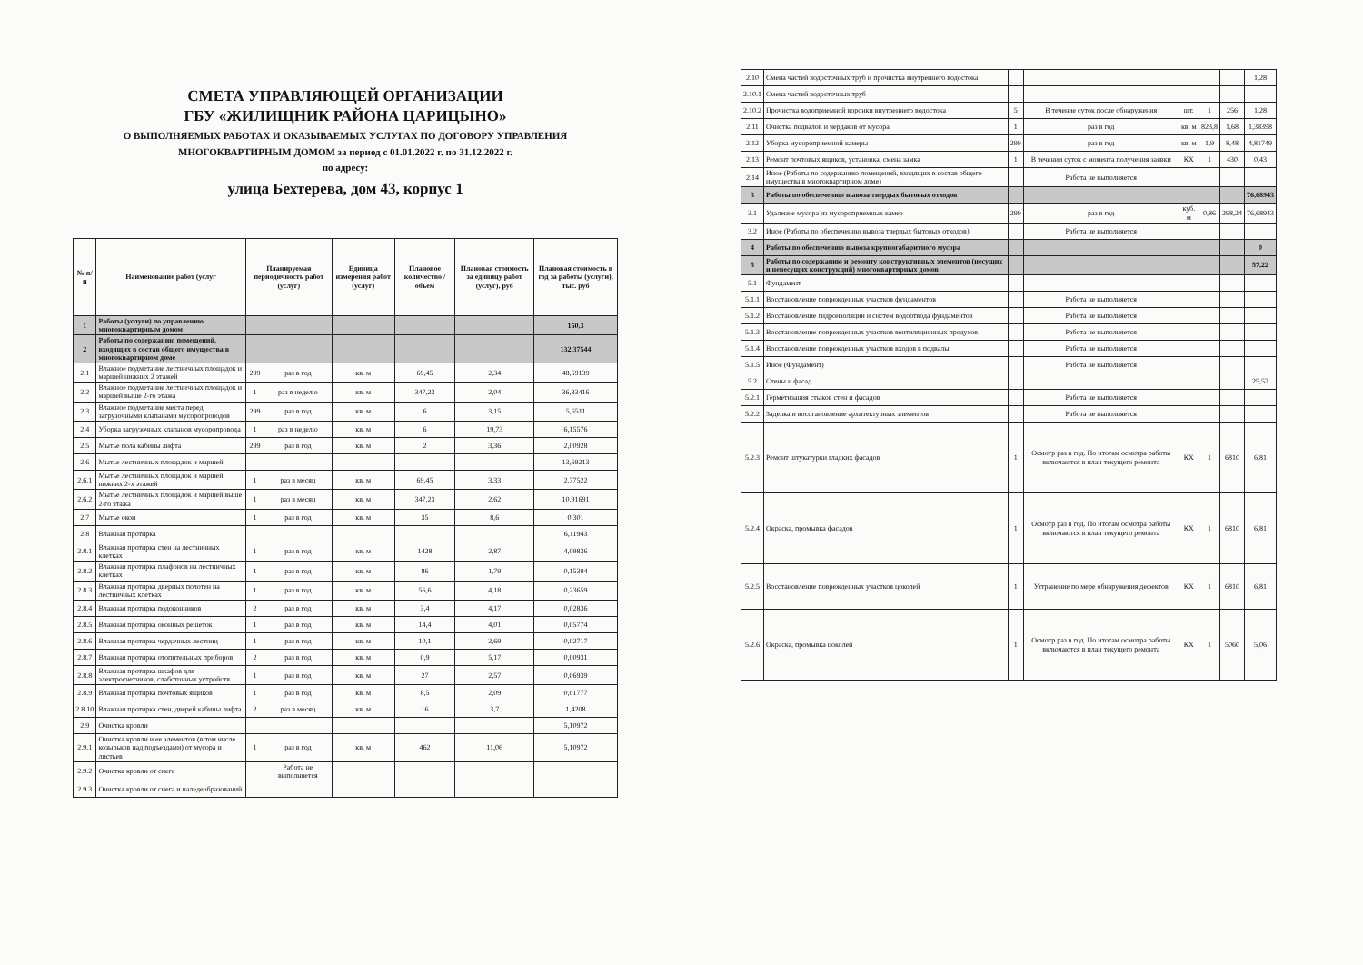СМЕТА УПРАВЛЯЮЩЕЙ ОРГАНИЗАЦИИ
ГБУ «ЖИЛИЩНИК РАЙОНА ЦАРИЦЫНО»
О ВЫПОЛНЯЕМЫХ РАБОТАХ И ОКАЗЫВАЕМЫХ УСЛУГАХ ПО ДОГОВОРУ УПРАВЛЕНИЯ
МНОГОКВАРТИРНЫМ ДОМОМ за период с 01.01.2022 г. по 31.12.2022 г.
по адресу:
улица Бехтерева, дом 43, корпус 1
| № п/п | Наименование работ (услуг | Планируемая периодичность работ (услуг) | | Единица измерения работ (услуг) | Плановое количество / объем | Плановая стоимость за единицу работ (услуг), руб | Плановая стоимость в год за работы (услуги), тыс. руб |
| --- | --- | --- | --- | --- | --- | --- | --- |
| 1 | Работы (услуги) по управлению многоквартирным домом | | | | | | 150,3 |
| 2 | Работы по содержанию помещений, входящих в состав общего имущества в многоквартирном доме | | | | | | 132,37544 |
| 2.1 | Влажное подметание лестничных площадок и маршей нижних 2 этажей | 299 | раз в год | кв. м | 69,45 | 2,34 | 48,59139 |
| 2.2 | Влажное подметание лестничных площадок и маршей выше 2-го этажа | 1 | раз в неделю | кв. м | 347,23 | 2,04 | 36,83416 |
| 2.3 | Влажное подметание места перед загрузочными клапанами мусоропроводов | 299 | раз в год | кв. м | 6 | 3,15 | 5,6511 |
| 2.4 | Уборка загрузочных клапанов мусоропровода | 1 | раз в неделю | кв. м | 6 | 19,73 | 6,15576 |
| 2.5 | Мытье пола кабины лифта | 299 | раз в год | кв. м | 2 | 3,36 | 2,00928 |
| 2.6 | Мытье лестничных площадок и маршей | | | | | | 13,69213 |
| 2.6.1 | Мытье лестничных площадок и маршей нижних 2-х этажей | 1 | раз в месяц | кв. м | 69,45 | 3,33 | 2,77522 |
| 2.6.2 | Мытье лестничных площадок и маршей выше 2-го этажа | 1 | раз в месяц | кв. м | 347,23 | 2,62 | 10,91691 |
| 2.7 | Мытье окон | 1 | раз в год | кв. м | 35 | 8,6 | 0,301 |
| 2.8 | Влажная протирка | | | | | | 6,11943 |
| 2.8.1 | Влажная протирка стен на лестничных клетках | 1 | раз в год | кв. м | 1428 | 2,87 | 4,09836 |
| 2.8.2 | Влажная протирка плафонов на лестничных клетках | 1 | раз в год | кв. м | 86 | 1,79 | 0,15394 |
| 2.8.3 | Влажная протирка дверных полотен на лестничных клетках | 1 | раз в год | кв. м | 56,6 | 4,18 | 0,23659 |
| 2.8.4 | Влажная протирка подоконников | 2 | раз в год | кв. м | 3,4 | 4,17 | 0,02836 |
| 2.8.5 | Влажная протирка оконных решеток | 1 | раз в год | кв. м | 14,4 | 4,01 | 0,05774 |
| 2.8.6 | Влажная протирка чердачных лестниц | 1 | раз в год | кв. м | 10,1 | 2,69 | 0,02717 |
| 2.8.7 | Влажная протирка отопительных приборов | 2 | раз в год | кв. м | 0,9 | 5,17 | 0,00931 |
| 2.8.8 | Влажная протирка шкафов для электросчетчиков, слаботочных устройств | 1 | раз в год | кв. м | 27 | 2,57 | 0,06939 |
| 2.8.9 | Влажная протирка почтовых ящиков | 1 | раз в год | кв. м | 8,5 | 2,09 | 0,01777 |
| 2.8.10 | Влажная протирка стен, дверей кабины лифта | 2 | раз в месяц | кв. м | 16 | 3,7 | 1,4208 |
| 2.9 | Очистка кровли | | | | | | 5,10972 |
| 2.9.1 | Очистка кровли и ее элементов (в том числе козырьков над подъездами) от мусора и листьев | 1 | раз в год | кв. м | 462 | 11,06 | 5,10972 |
| 2.9.2 | Очистка кровли от снега | | Работа не выполняется | | | | |
| 2.9.3 | Очистка кровли от снега и наледеобразований | | | | | | |
| 2.10 | Смена частей водосточных труб и прочистка внутреннего водостока | | | | | | 1,28 |
| 2.10.1 | Смена частей водосточных труб | | | | | | |
| 2.10.2 | Прочистка водоприемной воронки внутреннего водостока | 5 | В течение суток после обнаружения | шт. | 1 | 256 | 1,28 |
| 2.11 | Очистка подвалов и чердаков от мусора | 1 | раз в год | кв. м | 823,8 | 1,68 | 1,38398 |
| 2.12 | Уборка мусороприемной камеры | 299 | раз в год | кв. м | 1,9 | 8,48 | 4,81749 |
| 2.13 | Ремонт почтовых ящиков, установка, смена замка | 1 | В течении суток с момента получения заявки | КХ | 1 | 430 | 0,43 |
| 2.14 | Иное (Работы по содержанию помещений, входящих в состав общего имущества в многоквартирном доме) | | Работа не выполняется | | | | |
| 3 | Работы по обеспечению вывоза твердых бытовых отходов | | | | | | 76,68943 |
| 3.1 | Удаление мусора из мусороприемных камер | 299 | раз в год | куб. м | 0,86 | 298,24 | 76,68943 |
| 3.2 | Иное (Работы по обеспечению вывоза твердых бытовых отходов) | | Работа не выполняется | | | | |
| 4 | Работы по обеспечению вывоза крупногабаритного мусора | | | | | | 0 |
| 5 | Работы по содержанию и ремонту конструктивных элементов (несущих и ненесущих конструкций) многоквартирных домов | | | | | | 57,22 |
| 5.1 | Фундамент | | | | | | |
| 5.1.1 | Восстановление поврежденных участков фундаментов | | Работа не выполняется | | | | |
| 5.1.2 | Восстановление гидроизоляции и систем водоотвода фундаментов | | Работа не выполняется | | | | |
| 5.1.3 | Восстановление поврежденных участков вентиляционных продухов | | Работа не выполняется | | | | |
| 5.1.4 | Восстановление поврежденных участков входов в подвалы | | Работа не выполняется | | | | |
| 5.1.5 | Иное (Фундамент) | | Работа не выполняется | | | | |
| 5.2 | Стены и фасад | | | | | | 25,57 |
| 5.2.1 | Герметизация стыков стен и фасадов | | Работа не выполняется | | | | |
| 5.2.2 | Заделка и восстановление архитектурных элементов | | Работа не выполняется | | | | |
| 5.2.3 | Ремонт штукатурки гладких фасадов | 1 | Осмотр раз в год. По итогам осмотра работы включаются в план текущего ремонта | КХ | 1 | 6810 | 6,81 |
| 5.2.4 | Окраска, промывка фасадов | 1 | Осмотр раз в год. По итогам осмотра работы включаются в план текущего ремонта | КХ | 1 | 6810 | 6,81 |
| 5.2.5 | Восстановление поврежденных участков цоколей | 1 | Устранение по мере обнаружения дефектов | КХ | 1 | 6810 | 6,81 |
| 5.2.6 | Окраска, промывка цоколей | 1 | Осмотр раз в год. По итогам осмотра работы включаются в план текущего ремонта | КХ | 1 | 5060 | 5,06 |